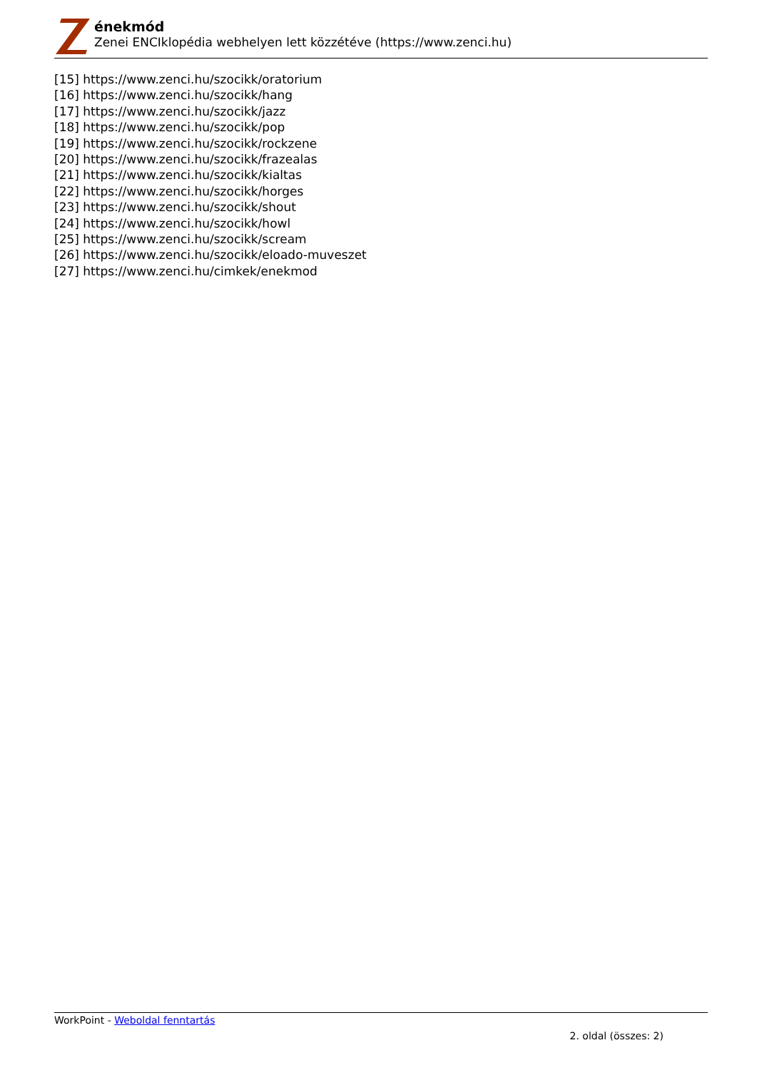énekmód
Zenei ENCIklopédia webhelyen lett közzétéve (https://www.zenci.hu)
[15] https://www.zenci.hu/szocikk/oratorium
[16] https://www.zenci.hu/szocikk/hang
[17] https://www.zenci.hu/szocikk/jazz
[18] https://www.zenci.hu/szocikk/pop
[19] https://www.zenci.hu/szocikk/rockzene
[20] https://www.zenci.hu/szocikk/frazealas
[21] https://www.zenci.hu/szocikk/kialtas
[22] https://www.zenci.hu/szocikk/horges
[23] https://www.zenci.hu/szocikk/shout
[24] https://www.zenci.hu/szocikk/howl
[25] https://www.zenci.hu/szocikk/scream
[26] https://www.zenci.hu/szocikk/eloado-muveszet
[27] https://www.zenci.hu/cimkek/enekmod
WorkPoint - Weboldal fenntartás
2. oldal (összes: 2)